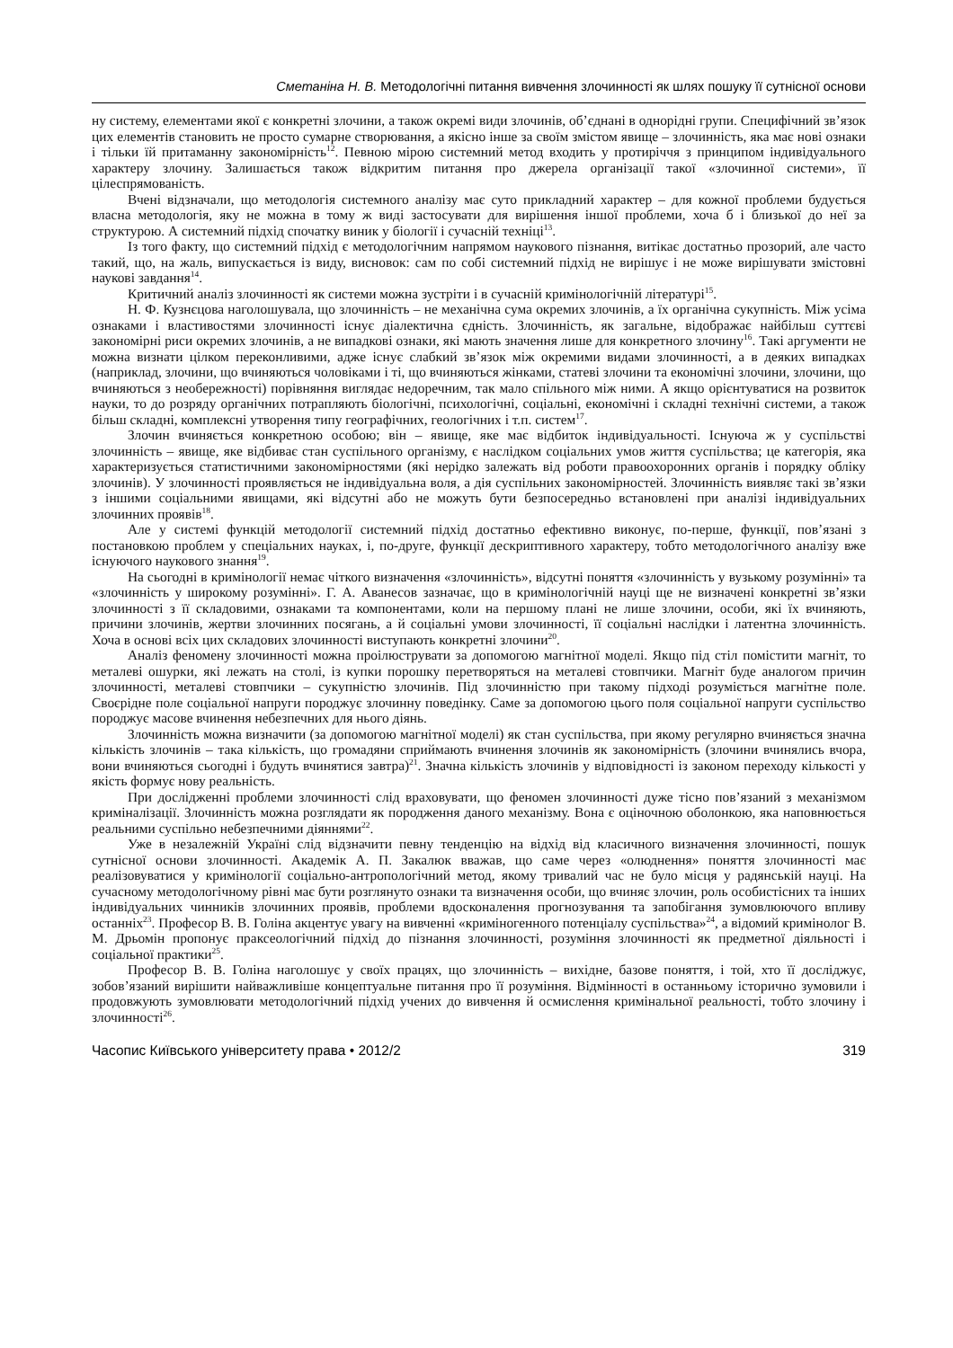Сметаніна Н. В. Методологічні питання вивчення злочинності як шлях пошуку її сутнісної основи
ну систему, елементами якої є конкретні злочини, а також окремі види злочинів, об’єднані в однорідні групи. Специфічний зв’язок цих елементів становить не просто сумарне створювання, а якісно інше за своїм змістом явище – злочинність, яка має нові ознаки і тільки їй притаманну закономірність<sup>12</sup>. Певною мірою системний метод входить у протиріччя з принципом індивідуального характеру злочину. Залишається також відкритим питання про джерела організації такої «злочинної системи», її цілеспрямованість.
Вчені відзначали, що методологія системного аналізу має суто прикладний характер – для кожної проблеми будується власна методологія, яку не можна в тому ж виді застосувати для вирішення іншої проблеми, хоча б і близької до неї за структурою. А системний підхід спочатку виник у біології і сучасній техніці<sup>13</sup>.
Із того факту, що системний підхід є методологічним напрямом наукового пізнання, витікає достатньо прозорий, але часто такий, що, на жаль, випускається із виду, висновок: сам по собі системний підхід не вирішує і не може вирішувати змістовні наукові завдання<sup>14</sup>.
Критичний аналіз злочинності як системи можна зустріти і в сучасній кримінологічній літературі<sup>15</sup>.
Н. Ф. Кузнєцова наголошувала, що злочинність – не механічна сума окремих злочинів, а їх органічна сукупність. Між усіма ознаками і властивостями злочинності існує діалектична єдність. Злочинність, як загальне, відображає найбільш суттєві закономірні риси окремих злочинів, а не випадкові ознаки, які мають значення лише для конкретного злочину<sup>16</sup>. Такі аргументи не можна визнати цілком переконливими, адже існує слабкий зв’язок між окремими видами злочинності, а в деяких випадках (наприклад, злочини, що вчиняються чоловіками і ті, що вчиняються жінками, статеві злочини та економічні злочини, злочини, що вчиняються з необережності) порівняння виглядає недоречним, так мало спільного між ними. А якщо орієнтуватися на розвиток науки, то до розряду органічних потрапляють біологічні, психологічні, соціальні, економічні і складні технічні системи, а також більш складні, комплексні утворення типу географічних, геологічних і т.п. систем<sup>17</sup>.
Злочин вчиняється конкретною особою; він – явище, яке має відбиток індивідуальності. Існуюча ж у суспільстві злочинність – явище, яке відбиває стан суспільного організму, є наслідком соціальних умов життя суспільства; це категорія, яка характеризується статистичними закономірностями (які нерідко залежать від роботи правоохоронних органів і порядку обліку злочинів). У злочинності проявляється не індивідуальна воля, а дія суспільних закономірностей. Злочинність виявляє такі зв’язки з іншими соціальними явищами, які відсутні або не можуть бути безпосередньо встановлені при аналізі індивідуальних злочинних проявів<sup>18</sup>.
Але у системі функцій методології системний підхід достатньо ефективно виконує, по-перше, функції, пов’язані з постановкою проблем у спеціальних науках, і, по-друге, функції дескриптивного характеру, тобто методологічного аналізу вже існуючого наукового знання<sup>19</sup>.
На сьогодні в кримінології немає чіткого визначення «злочинність», відсутні поняття «злочинність у вузькому розумінні» та «злочинність у широкому розумінні». Г. А. Аванесов зазначає, що в кримінологічній науці ще не визначені конкретні зв’язки злочинності з її складовими, ознаками та компонентами, коли на першому плані не лише злочини, особи, які їх вчиняють, причини злочинів, жертви злочинних посягань, а й соціальні умови злочинності, її соціальні наслідки і латентна злочинність. Хоча в основі всіх цих складових злочинності виступають конкретні злочини<sup>20</sup>.
Аналіз феномену злочинності можна проілюструвати за допомогою магнітної моделі. Якщо під стіл помістити магніт, то металеві ошурки, які лежать на столі, із купки порошку перетворяться на металеві стовпчики. Магніт буде аналогом причин злочинності, металеві стовпчики – сукупністю злочинів. Під злочинністю при такому підході розуміється магнітне поле. Своєрідне поле соціальної напруги породжує злочинну поведінку. Саме за допомогою цього поля соціальної напруги суспільство породжує масове вчинення небезпечних для нього діянь.
Злочинність можна визначити (за допомогою магнітної моделі) як стан суспільства, при якому регулярно вчиняється значна кількість злочинів – така кількість, що громадяни сприймають вчинення злочинів як закономірність (злочини вчинялись вчора, вони вчиняються сьогодні і будуть вчинятися завтра)<sup>21</sup>. Значна кількість злочинів у відповідності із законом переходу кількості у якість формує нову реальність.
При дослідженні проблеми злочинності слід враховувати, що феномен злочинності дуже тісно пов’язаний з механізмом криміналізації. Злочинність можна розглядати як породження даного механізму. Вона є оціночною оболонкою, яка наповнюється реальними суспільно небезпечними діяннями<sup>22</sup>.
Уже в незалежній Україні слід відзначити певну тенденцію на відхід від класичного визначення злочинності, пошук сутнісної основи злочинності. Академік А. П. Закалюк вважав, що саме через «олюднення» поняття злочинності має реалізовуватися у кримінології соціально-антропологічний метод, якому тривалий час не було місця у радянській науці. На сучасному методологічному рівні має бути розглянуто ознаки та визначення особи, що вчиняє злочин, роль особистісних та інших індивідуальних чинників злочинних проявів, проблеми вдосконалення прогнозування та запобігання зумовлюючого впливу останніх<sup>23</sup>. Професор В. В. Голіна акцентує увагу на вивченні «криміногенного потенціалу суспільства»<sup>24</sup>, а відомий кримінолог В. М. Дрьомін пропонує праксеологічний підхід до пізнання злочинності, розуміння злочинності як предметної діяльності і соціальної практики<sup>25</sup>.
Професор В. В. Голіна наголошує у своїх працях, що злочинність – вихідне, базове поняття, і той, хто її досліджує, зобов’язаний вирішити найважливіше концептуальне питання про її розуміння. Відмінності в останньому історично зумовили і продовжують зумовлювати методологічний підхід учених до вивчення й осмислення кримінальної реальності, тобто злочину і злочинності<sup>26</sup>.
Часопис Київського університету права • 2012/2 319